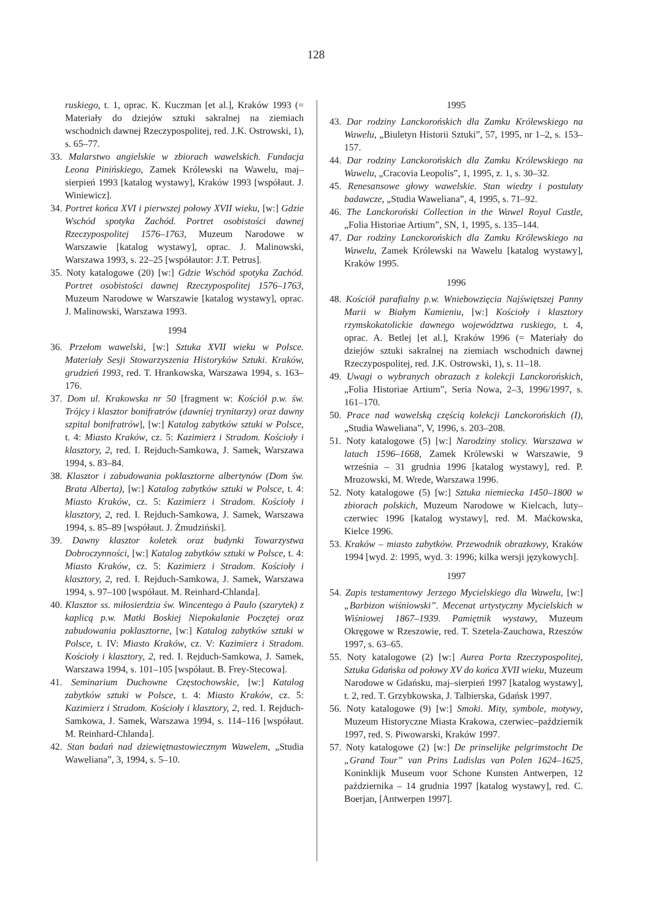128
ruskiego, t. 1, oprac. K. Kuczman [et al.], Kraków 1993 (= Materiały do dziejów sztuki sakralnej na ziemiach wschodnich dawnej Rzeczypospolitej, red. J.K. Ostrowski, 1), s. 65–77.
33. Malarstwo angielskie w zbiorach wawelskich. Fundacja Leona Pinińskiego, Zamek Królewski na Wawelu, maj–sierpień 1993 [katalog wystawy], Kraków 1993 [współaut. J. Winiewicz].
34. Portret końca XVI i pierwszej połowy XVII wieku, [w:] Gdzie Wschód spotyka Zachód. Portret osobistości dawnej Rzeczypospolitej 1576–1763, Muzeum Narodowe w Warszawie [katalog wystawy], oprac. J. Malinowski, Warszawa 1993, s. 22–25 [współautor: J.T. Petrus].
35. Noty katalogowe (20) [w:] Gdzie Wschód spotyka Zachód. Portret osobistości dawnej Rzeczypospolitej 1576–1763, Muzeum Narodowe w Warszawie [katalog wystawy], oprac. J. Malinowski, Warszawa 1993.
1994
36. Przełom wawelski, [w:] Sztuka XVII wieku w Polsce. Materiały Sesji Stowarzyszenia Historyków Sztuki. Kraków, grudzień 1993, red. T. Hrankowska, Warszawa 1994, s. 163–176.
37. Dom ul. Krakowska nr 50 [fragment w: Kościół p.w. św. Trójcy i klasztor bonifratrów (dawniej trynitarzy) oraz dawny szpital bonifratrów], [w:] Katalog zabytków sztuki w Polsce, t. 4: Miasto Kraków, cz. 5: Kazimierz i Stradom. Kościoły i klasztory, 2, red. I. Rejduch-Samkowa, J. Samek, Warszawa 1994, s. 83–84.
38. Klasztor i zabudowania poklasztorne albertynów (Dom św. Brata Alberta), [w:] Katalog zabytków sztuki w Polsce, t. 4: Miasto Kraków, cz. 5: Kazimierz i Stradom. Kościoły i klasztory, 2, red. I. Rejduch-Samkowa, J. Samek, Warszawa 1994, s. 85–89 [współaut. J. Żmudziński].
39. Dawny klasztor koletek oraz budynki Towarzystwa Dobroczynności, [w:] Katalog zabytków sztuki w Polsce, t. 4: Miasto Kraków, cz. 5: Kazimierz i Stradom. Kościoły i klasztory, 2, red. I. Rejduch-Samkowa, J. Samek, Warszawa 1994, s. 97–100 [współaut. M. Reinhard-Chlanda].
40. Klasztor ss. miłosierdzia św. Wincentego à Paulo (szarytek) z kaplicą p.w. Matki Boskiej Niepokalanie Poczętej oraz zabudowania poklasztorne, [w:] Katalog zabytków sztuki w Polsce, t. IV: Miasto Kraków, cz. V: Kazimierz i Stradom. Kościoły i klasztory, 2, red. I. Rejduch-Samkowa, J. Samek, Warszawa 1994, s. 101–105 [współaut. B. Frey-Stecowa].
41. Seminarium Duchowne Częstochowskie, [w:] Katalog zabytków sztuki w Polsce, t. 4: Miasto Kraków, cz. 5: Kazimierz i Stradom. Kościoły i klasztory, 2, red. I. Rejduch-Samkowa, J. Samek, Warszawa 1994, s. 114–116 [współaut. M. Reinhard-Chlanda].
42. Stan badań nad dziewiętnastowiecznym Wawelem, „Studia Waweliana”, 3, 1994, s. 5–10.
1995
43. Dar rodziny Lanckorońskich dla Zamku Królewskiego na Wawelu, „Biuletyn Historii Sztuki”, 57, 1995, nr 1–2, s. 153–157.
44. Dar rodziny Lanckorońskich dla Zamku Królewskiego na Wawelu, „Cracovia Leopolis”, 1, 1995, z. 1, s. 30–32.
45. Renesansowe głowy wawelskie. Stan wiedzy i postulaty badawcze, „Studia Waweliana”, 4, 1995, s. 71–92.
46. The Lanckoroński Collection in the Wawel Royal Castle, „Folia Historiae Artium”, SN, 1, 1995, s. 135–144.
47. Dar rodziny Lanckorońskich dla Zamku Królewskiego na Wawelu, Zamek Królewski na Wawelu [katalog wystawy], Kraków 1995.
1996
48. Kościół parafialny p.w. Wniebowzięcia Najświętszej Panny Marii w Białym Kamieniu, [w:] Kościoły i klasztory rzymskokatolickie dawnego województwa ruskiego, t. 4, oprac. A. Betlej [et al.], Kraków 1996 (= Materiały do dziejów sztuki sakralnej na ziemiach wschodnich dawnej Rzeczypospolitej, red. J.K. Ostrowski, 1), s. 11–18.
49. Uwagi o wybranych obrazach z kolekcji Lanckorońskich, „Folia Historiae Artium”, Seria Nowa, 2–3, 1996/1997, s. 161–170.
50. Prace nad wawelską częścią kolekcji Lanckorońskich (I), „Studia Waweliana”, V, 1996, s. 203–208.
51. Noty katalogowe (5) [w:] Narodziny stolicy. Warszawa w latach 1596–1668, Zamek Królewski w Warszawie, 9 września – 31 grudnia 1996 [katalog wystawy], red. P. Mrozowski, M. Wrede, Warszawa 1996.
52. Noty katalogowe (5) [w:] Sztuka niemiecka 1450–1800 w zbiorach polskich, Muzeum Narodowe w Kielcach, luty–czerwiec 1996 [katalog wystawy], red. M. Maćkowska, Kielce 1996.
53. Kraków – miasto zabytków. Przewodnik obrazkowy, Kraków 1994 [wyd. 2: 1995, wyd. 3: 1996; kilka wersji językowych].
1997
54. Zapis testamentowy Jerzego Mycielskiego dla Wawelu, [w:] „Barbizon wiśniowski”. Mecenat artystyczny Mycielskich w Wiśniowej 1867–1939. Pamiętnik wystawy, Muzeum Okręgowe w Rzeszowie, red. T. Szetela-Zauchowa, Rzeszów 1997, s. 63–65.
55. Noty katalogowe (2) [w:] Aurea Porta Rzeczypospolitej, Sztuka Gdańska od połowy XV do końca XVII wieku, Muzeum Narodowe w Gdańsku, maj–sierpień 1997 [katalog wystawy], t. 2, red. T. Grzybkowska, J. Talbierska, Gdańsk 1997.
56. Noty katalogowe (9) [w:] Smoki. Mity, symbole, motywy, Muzeum Historyczne Miasta Krakowa, czerwiec–październik 1997, red. S. Piwowarski, Kraków 1997.
57. Noty katalogowe (2) [w:] De prinselijke pelgrimstocht De „Grand Tour” van Prins Ladislas van Polen 1624–1625, Koninklijk Museum voor Schone Kunsten Antwerpen, 12 października – 14 grudnia 1997 [katalog wystawy], red. C. Boerjan, [Antwerpen 1997].